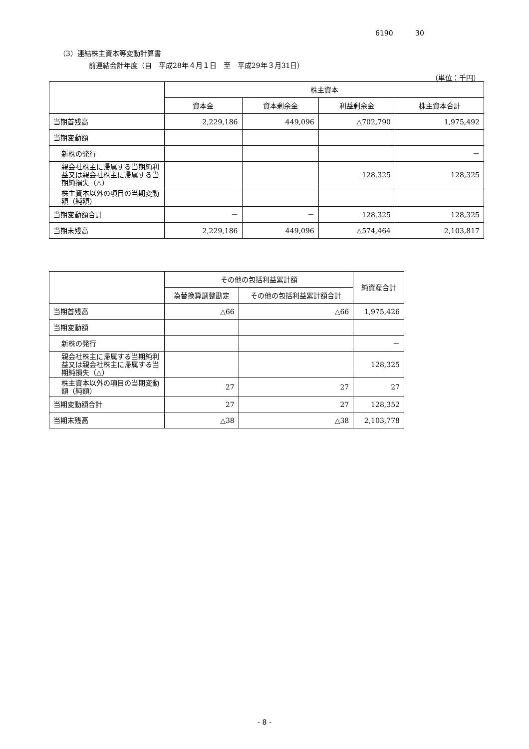6190 30
（3）連結株主資本等変動計算書
前連結会計年度（自　平成28年４月１日　至　平成29年３月31日）
（単位：千円）
| | 株主資本 | | | |
| --- | --- | --- | --- | --- |
| | 資本金 | 資本剰余金 | 利益剰余金 | 株主資本合計 |
| 当期首残高 | 2,229,186 | 449,096 | △702,790 | 1,975,492 |
| 当期変動額 | | | | |
| 新株の発行 | | | | － |
| 親会社株主に帰属する当期純利益又は親会社株主に帰属する当期純損失（△） | | | 128,325 | 128,325 |
| 株主資本以外の項目の当期変動額（純額） | | | | |
| 当期変動額合計 | － | － | 128,325 | 128,325 |
| 当期末残高 | 2,229,186 | 449,096 | △574,464 | 2,103,817 |
| | その他の包括利益累計額 | | 純資産合計 |
| --- | --- | --- | --- |
| | 為替換算調整勘定 | その他の包括利益累計額合計 | |
| 当期首残高 | △66 | △66 | 1,975,426 |
| 当期変動額 | | | |
| 新株の発行 | | | － |
| 親会社株主に帰属する当期純利益又は親会社株主に帰属する当期純損失（△） | | | 128,325 |
| 株主資本以外の項目の当期変動額（純額） | 27 | 27 | 27 |
| 当期変動額合計 | 27 | 27 | 128,352 |
| 当期末残高 | △38 | △38 | 2,103,778 |
- 8 -